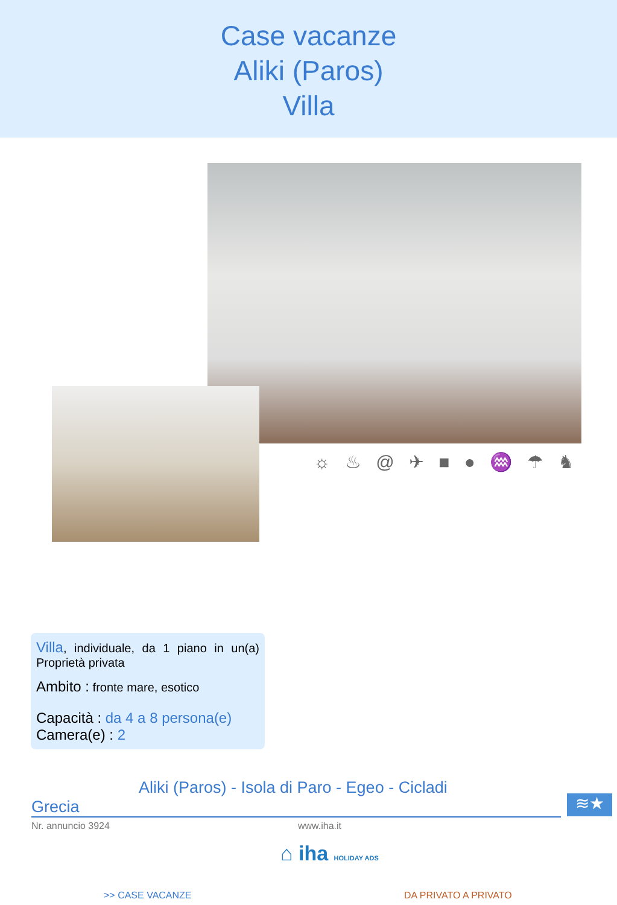Case vacanze
Aliki (Paros)
Villa
☼ ♨ @ ✈ ■ ● ♒ ☂ ♞
Villa, individuale, da 1 piano in un(a) Proprietà privata
Ambito : fronte mare, esotico
Capacità : da 4 a 8 persona(e)
Camera(e) : 2
Aliki (Paros) - Isola di Paro - Egeo - Cicladi
Grecia ≋★
Nr. annuncio 3924 www.iha.it
⌂ iha HOLIDAY ADS
>> CASE VACANZE DA PRIVATO A PRIVATO